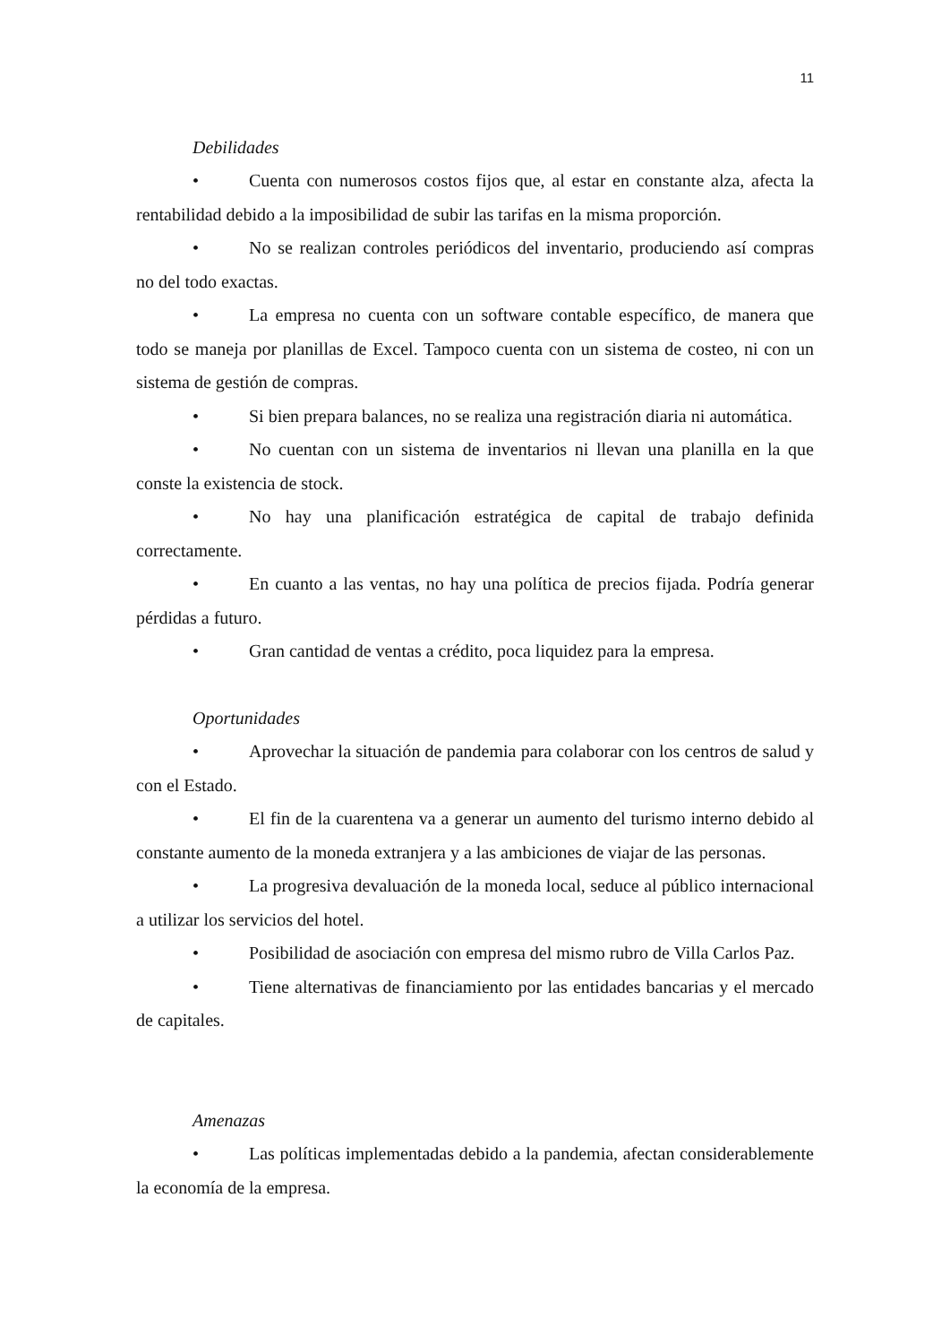11
Debilidades
• Cuenta con numerosos costos fijos que, al estar en constante alza, afecta la rentabilidad debido a la imposibilidad de subir las tarifas en la misma proporción.
• No se realizan controles periódicos del inventario, produciendo así compras no del todo exactas.
• La empresa no cuenta con un software contable específico, de manera que todo se maneja por planillas de Excel. Tampoco cuenta con un sistema de costeo, ni con un sistema de gestión de compras.
• Si bien prepara balances, no se realiza una registración diaria ni automática.
• No cuentan con un sistema de inventarios ni llevan una planilla en la que conste la existencia de stock.
• No hay una planificación estratégica de capital de trabajo definida correctamente.
• En cuanto a las ventas, no hay una política de precios fijada. Podría generar pérdidas a futuro.
• Gran cantidad de ventas a crédito, poca liquidez para la empresa.
Oportunidades
• Aprovechar la situación de pandemia para colaborar con los centros de salud y con el Estado.
• El fin de la cuarentena va a generar un aumento del turismo interno debido al constante aumento de la moneda extranjera y a las ambiciones de viajar de las personas.
• La progresiva devaluación de la moneda local, seduce al público internacional a utilizar los servicios del hotel.
• Posibilidad de asociación con empresa del mismo rubro de Villa Carlos Paz.
• Tiene alternativas de financiamiento por las entidades bancarias y el mercado de capitales.
Amenazas
• Las políticas implementadas debido a la pandemia, afectan considerablemente la economía de la empresa.